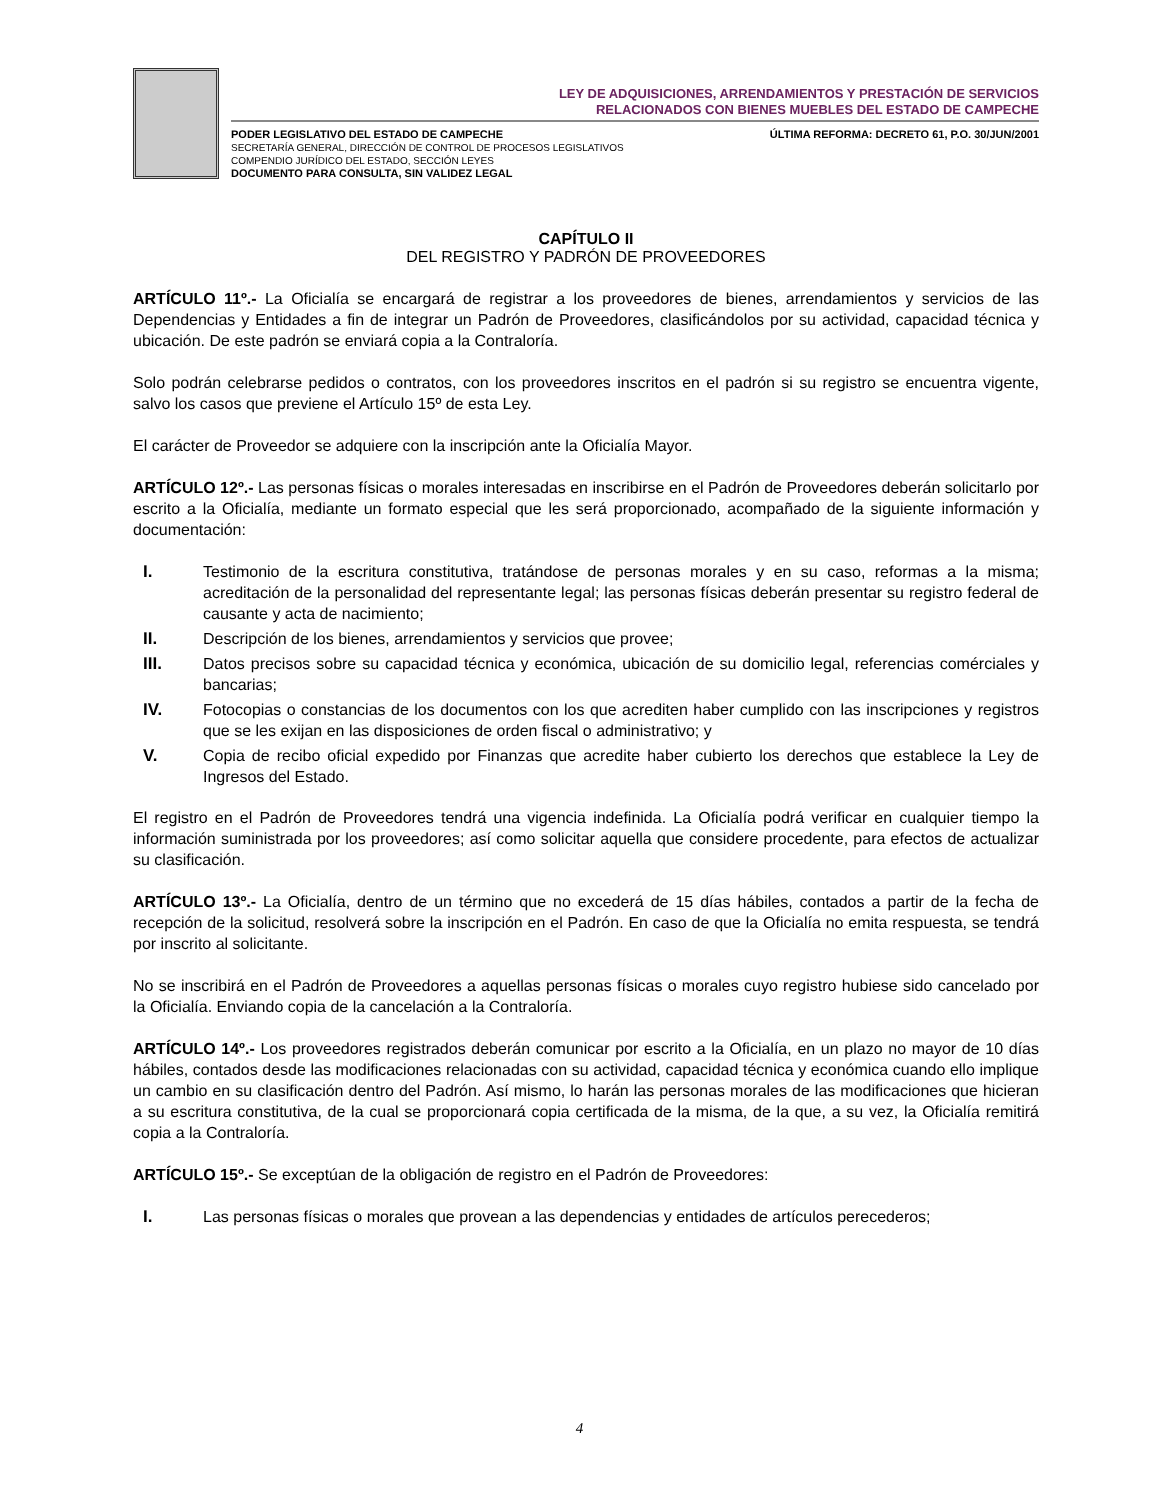LEY DE ADQUISICIONES, ARRENDAMIENTOS Y PRESTACIÓN DE SERVICIOS
RELACIONADOS CON BIENES MUEBLES DEL ESTADO DE CAMPECHE
PODER LEGISLATIVO DEL ESTADO DE CAMPECHE
SECRETARÍA GENERAL, DIRECCIÓN DE CONTROL DE PROCESOS LEGISLATIVOS
COMPENDIO JURÍDICO DEL ESTADO, SECCIÓN LEYES
DOCUMENTO PARA CONSULTA, SIN VALIDEZ LEGAL
ÚLTIMA REFORMA: DECRETO 61, P.O. 30/JUN/2001
CAPÍTULO II
DEL REGISTRO Y PADRÓN DE PROVEEDORES
ARTÍCULO 11º.- La Oficialía se encargará de registrar a los proveedores de bienes, arrendamientos y servicios de las Dependencias y Entidades a fin de integrar un Padrón de Proveedores, clasificándolos por su actividad, capacidad técnica y ubicación. De este padrón se enviará copia a la Contraloría.
Solo podrán celebrarse pedidos o contratos, con los proveedores inscritos en el padrón si su registro se encuentra vigente, salvo los casos que previene el Artículo 15º de esta Ley.
El carácter de Proveedor se adquiere con la inscripción ante la Oficialía Mayor.
ARTÍCULO 12º.- Las personas físicas o morales interesadas en inscribirse en el Padrón de Proveedores deberán solicitarlo por escrito a la Oficialía, mediante un formato especial que les será proporcionado, acompañado de la siguiente información y documentación:
I. Testimonio de la escritura constitutiva, tratándose de personas morales y en su caso, reformas a la misma; acreditación de la personalidad del representante legal; las personas físicas deberán presentar su registro federal de causante y acta de nacimiento;
II. Descripción de los bienes, arrendamientos y servicios que provee;
III. Datos precisos sobre su capacidad técnica y económica, ubicación de su domicilio legal, referencias comérciales y bancarias;
IV. Fotocopias o constancias de los documentos con los que acrediten haber cumplido con las inscripciones y registros que se les exijan en las disposiciones de orden fiscal o administrativo; y
V. Copia de recibo oficial expedido por Finanzas que acredite haber cubierto los derechos que establece la Ley de Ingresos del Estado.
El registro en el Padrón de Proveedores tendrá una vigencia indefinida. La Oficialía podrá verificar en cualquier tiempo la información suministrada por los proveedores; así como solicitar aquella que considere procedente, para efectos de actualizar su clasificación.
ARTÍCULO 13º.- La Oficialía, dentro de un término que no excederá de 15 días hábiles, contados a partir de la fecha de recepción de la solicitud, resolverá sobre la inscripción en el Padrón. En caso de que la Oficialía no emita respuesta, se tendrá por inscrito al solicitante.
No se inscribirá en el Padrón de Proveedores a aquellas personas físicas o morales cuyo registro hubiese sido cancelado por la Oficialía. Enviando copia de la cancelación a la Contraloría.
ARTÍCULO 14º.- Los proveedores registrados deberán comunicar por escrito a la Oficialía, en un plazo no mayor de 10 días hábiles, contados desde las modificaciones relacionadas con su actividad, capacidad técnica y económica cuando ello implique un cambio en su clasificación dentro del Padrón. Así mismo, lo harán las personas morales de las modificaciones que hicieran a su escritura constitutiva, de la cual se proporcionará copia certificada de la misma, de la que, a su vez, la Oficialía remitirá copia a la Contraloría.
ARTÍCULO 15º.- Se exceptúan de la obligación de registro en el Padrón de Proveedores:
I. Las personas físicas o morales que provean a las dependencias y entidades de artículos perecederos;
4